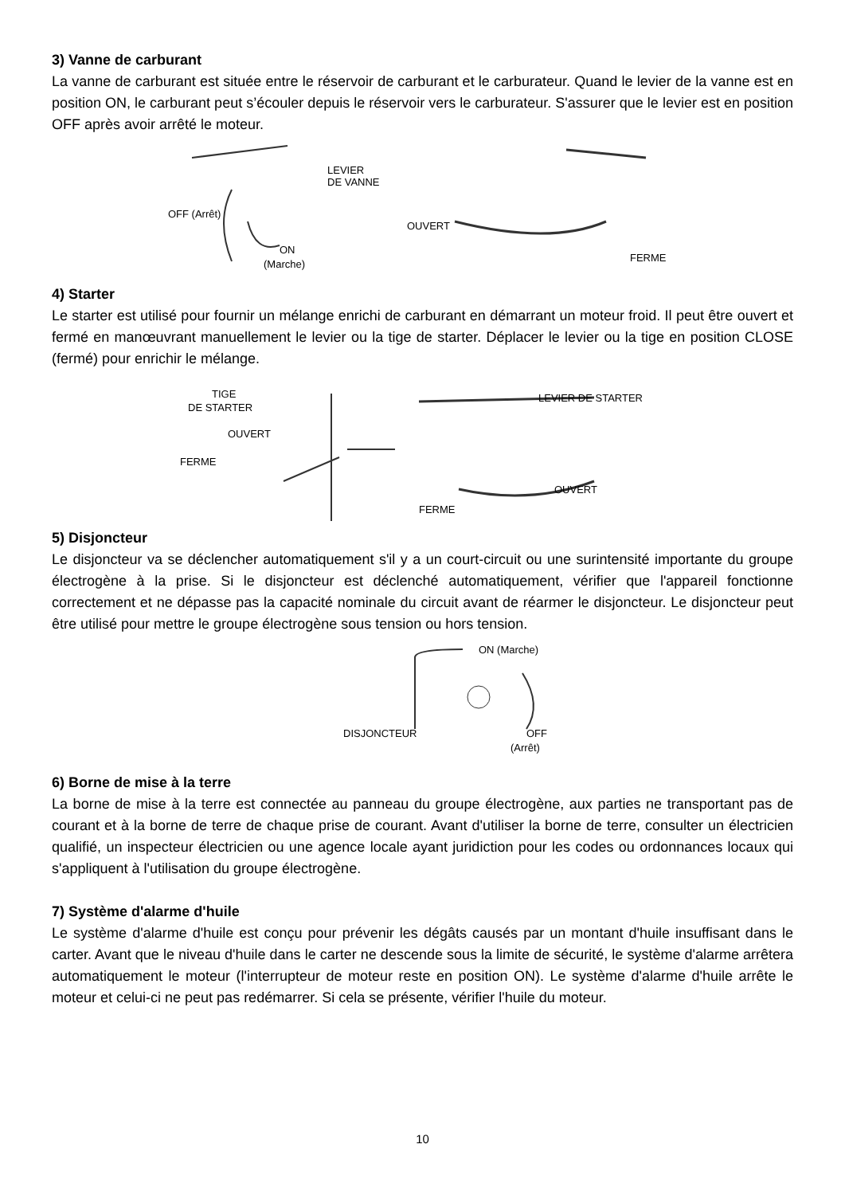3) Vanne de carburant
La vanne de carburant est située entre le réservoir de carburant et le carburateur. Quand le levier de la vanne est en position ON, le carburant peut s’écouler depuis le réservoir vers le carburateur. S'assurer que le levier est en position OFF après avoir arrêté le moteur.
LEVIER
DE VANNE
OFF (Arrêt)
ON
(Marche)
OUVERT
FERME
4) Starter
Le starter est utilisé pour fournir un mélange enrichi de carburant en démarrant un moteur froid. Il peut être ouvert et fermé en manœuvrant manuellement le levier ou la tige de starter. Déplacer le levier ou la tige en position CLOSE (fermé) pour enrichir le mélange.
TIGE
DE STARTER
OUVERT
FERME
LEVIER DE STARTER
OUVERT
FERME
5) Disjoncteur
Le disjoncteur va se déclencher automatiquement s'il y a un court-circuit ou une surintensité importante du groupe électrogène à la prise. Si le disjoncteur est déclenché automatiquement, vérifier que l'appareil fonctionne correctement et ne dépasse pas la capacité nominale du circuit avant de réarmer le disjoncteur. Le disjoncteur peut être utilisé pour mettre le groupe électrogène sous tension ou hors tension.
ON (Marche)
DISJONCTEUR
OFF
(Arrêt)
6) Borne de mise à la terre
La borne de mise à la terre est connectée au panneau du groupe électrogène, aux parties ne transportant pas de courant et à la borne de terre de chaque prise de courant. Avant d'utiliser la borne de terre, consulter un électricien qualifié, un inspecteur électricien ou une agence locale ayant juridiction pour les codes ou ordonnances locaux qui s'appliquent à l'utilisation du groupe électrogène.
7) Système d'alarme d'huile
Le système d'alarme d'huile est conçu pour prévenir les dégâts causés par un montant d'huile insuffisant dans le carter. Avant que le niveau d'huile dans le carter ne descende sous la limite de sécurité, le système d'alarme arrêtera automatiquement le moteur (l'interrupteur de moteur reste en position ON). Le système d'alarme d'huile arrête le moteur et celui-ci ne peut pas redémarrer. Si cela se présente, vérifier l'huile du moteur.
10